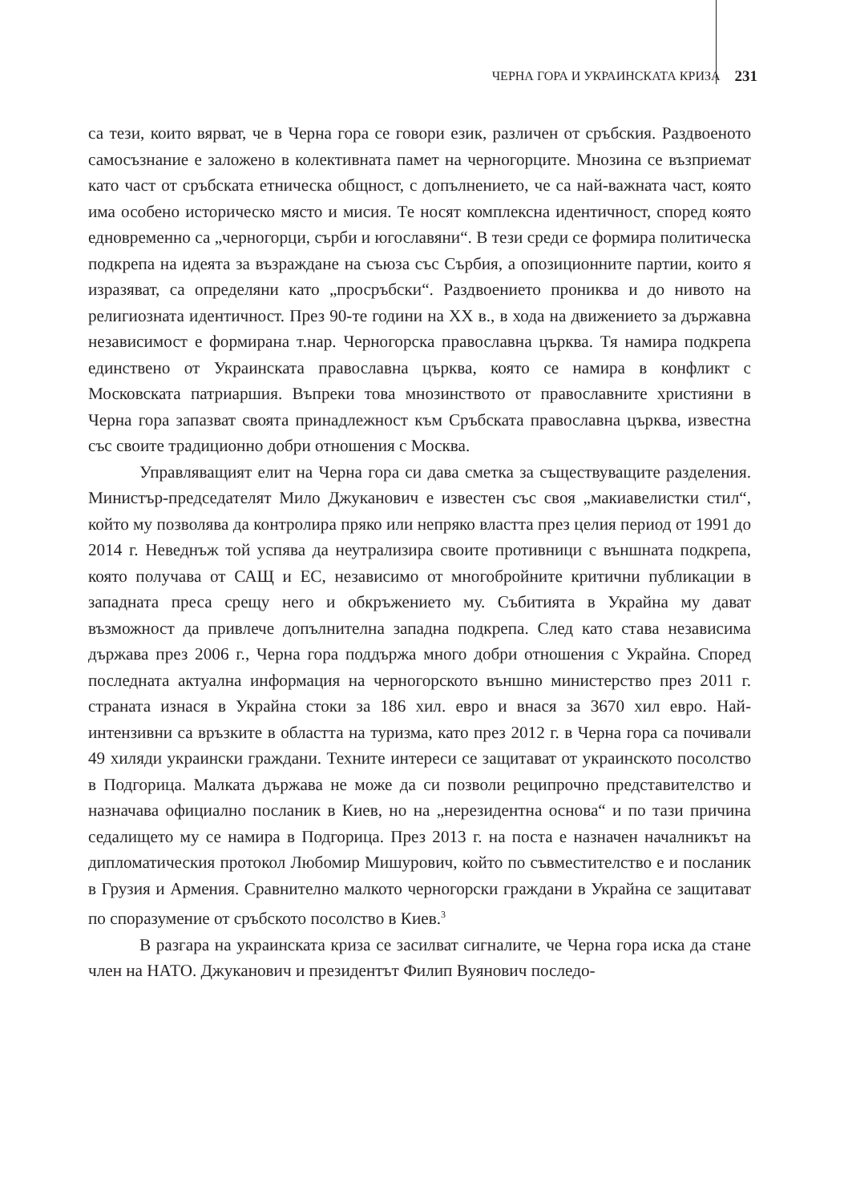ЧЕРНА ГОРА И УКРАИНСКАТА КРИЗА 231
са тези, които вярват, че в Черна гора се говори език, различен от сръбския. Раздвоеното самосъзнание е заложено в колективната памет на черногорците. Мнозина се възприемат като част от сръбската етническа общност, с допълнението, че са най-важната част, която има особено историческо място и мисия. Те носят комплексна идентичност, според която едновременно са „черногорци, сърби и югославяни“. В тези среди се формира политическа подкрепа на идеята за възраждане на съюза със Сърбия, а опозиционните партии, които я изразяват, са определяни като „просръбски“. Раздвоението прониква и до нивото на религиозната идентичност. През 90-те години на XX в., в хода на движението за държавна независимост е формирана т.нар. Черногорска православна църква. Тя намира подкрепа единствено от Украинската православна църква, която се намира в конфликт с Московската патриаршия. Въпреки това мнозинството от православните християни в Черна гора запазват своята принадлежност към Сръбската православна църква, известна със своите традиционно добри отношения с Москва.
Управляващият елит на Черна гора си дава сметка за съществуващите разделения. Министър-председателят Мило Джуканович е известен със своя „макиавелистки стил“, който му позволява да контролира пряко или непряко властта през целия период от 1991 до 2014 г. Неведнъж той успява да неутрализира своите противници с външната подкрепа, която получава от САЩ и ЕС, независимо от многобройните критични публикации в западната преса срещу него и обкръжението му. Събитията в Украйна му дават възможност да привлече допълнителна западна подкрепа. След като става независима държава през 2006 г., Черна гора поддържа много добри отношения с Украйна. Според последната актуална информация на черногорското външно министерство през 2011 г. страната изнася в Украйна стоки за 186 хил. евро и внася за 3670 хил евро. Най-интензивни са връзките в областта на туризма, като през 2012 г. в Черна гора са почивали 49 хиляди украински граждани. Техните интереси се защитават от украинското посолство в Подгорица. Малката държава не може да си позволи реципрочно представителство и назначава официално посланик в Киев, но на „нерезидентна основа“ и по тази причина седалището му се намира в Подгорица. През 2013 г. на поста е назначен началникът на дипломатическия протокол Любомир Мишурович, който по съвместителство е и посланик в Грузия и Армения. Сравнително малкото черногорски граждани в Украйна се защитават по споразумение от сръбското посолство в Киев.<sup>3</sup>
В разгара на украинската криза се засилват сигналите, че Черна гора иска да стане член на НАТО. Джуканович и президентът Филип Вуянович последо-